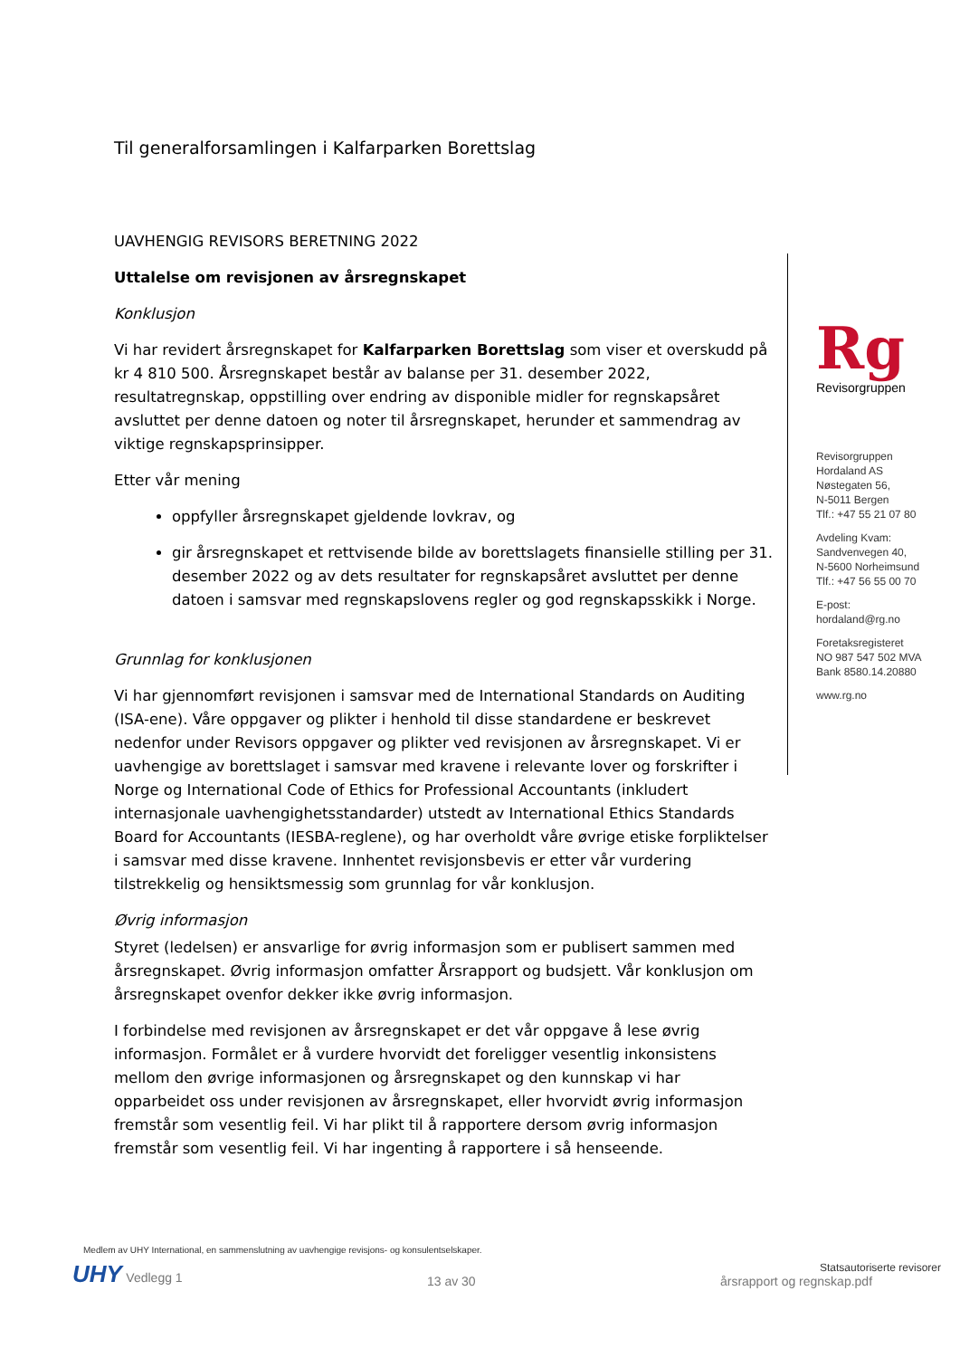Til generalforsamlingen i Kalfarparken Borettslag
UAVHENGIG REVISORS BERETNING 2022
Uttalelse om revisjonen av årsregnskapet
Konklusjon
Vi har revidert årsregnskapet for Kalfarparken Borettslag som viser et overskudd på kr 4 810 500. Årsregnskapet består av balanse per 31. desember 2022, resultatregnskap, oppstilling over endring av disponible midler for regnskapsåret avsluttet per denne datoen og noter til årsregnskapet, herunder et sammendrag av viktige regnskapsprinsipper.
Etter vår mening
oppfyller årsregnskapet gjeldende lovkrav, og
gir årsregnskapet et rettvisende bilde av borettslagets finansielle stilling per 31. desember 2022 og av dets resultater for regnskapsåret avsluttet per denne datoen i samsvar med regnskapslovens regler og god regnskapsskikk i Norge.
Grunnlag for konklusjonen
Vi har gjennomført revisjonen i samsvar med de International Standards on Auditing (ISA-ene). Våre oppgaver og plikter i henhold til disse standardene er beskrevet nedenfor under Revisors oppgaver og plikter ved revisjonen av årsregnskapet. Vi er uavhengige av borettslaget i samsvar med kravene i relevante lover og forskrifter i Norge og International Code of Ethics for Professional Accountants (inkludert internasjonale uavhengighetsstandarder) utstedt av International Ethics Standards Board for Accountants (IESBA-reglene), og har overholdt våre øvrige etiske forpliktelser i samsvar med disse kravene. Innhentet revisjonsbevis er etter vår vurdering tilstrekkelig og hensiktsmessig som grunnlag for vår konklusjon.
Øvrig informasjon
Styret (ledelsen) er ansvarlige for øvrig informasjon som er publisert sammen med årsregnskapet. Øvrig informasjon omfatter Årsrapport og budsjett. Vår konklusjon om årsregnskapet ovenfor dekker ikke øvrig informasjon.
I forbindelse med revisjonen av årsregnskapet er det vår oppgave å lese øvrig informasjon. Formålet er å vurdere hvorvidt det foreligger vesentlig inkonsistens mellom den øvrige informasjonen og årsregnskapet og den kunnskap vi har opparbeidet oss under revisjonen av årsregnskapet, eller hvorvidt øvrig informasjon fremstår som vesentlig feil. Vi har plikt til å rapportere dersom øvrig informasjon fremstår som vesentlig feil. Vi har ingenting å rapportere i så henseende.
Rg
Revisorgruppen
Revisorgruppen
Hordaland AS
Nøstegaten 56,
N-5011 Bergen
Tlf.: +47 55 21 07 80
Avdeling Kvam:
Sandvenvegen 40,
N-5600 Norheimsund
Tlf.: +47 56 55 00 70
E-post:
hordaland@rg.no
Foretaksregisteret
NO 987 547 502 MVA
Bank 8580.14.20880
www.rg.no
Medlem av UHY International, en sammenslutning av uavhengige revisjons- og konsulentselskaper.
UHY Vedlegg 1
13 av 30
Statsautoriserte revisorer
årsrapport og regnskap.pdf